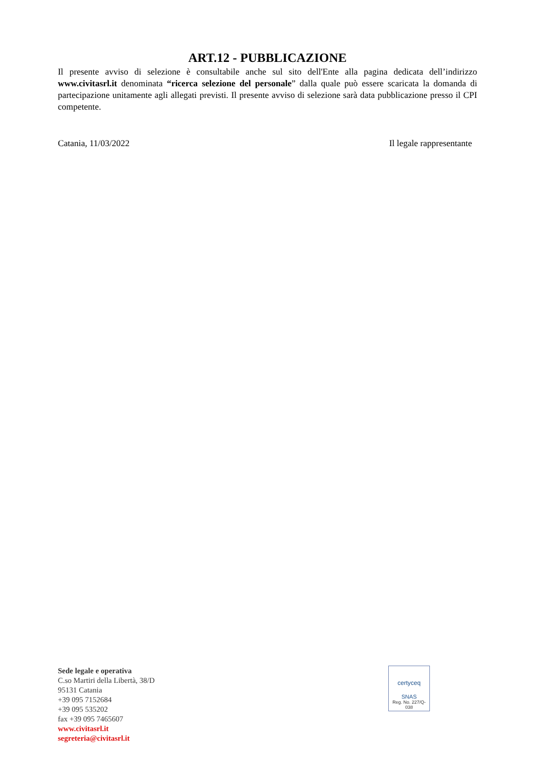ART.12 - PUBBLICAZIONE
Il presente avviso di selezione è consultabile anche sul sito dell'Ente alla pagina dedicata dell’indirizzo www.civitasrl.it denominata “ricerca selezione del personale” dalla quale può essere scaricata la domanda di partecipazione unitamente agli allegati previsti. Il presente avviso di selezione sarà data pubblicazione presso il CPI competente.
Catania, 11/03/2022 Il legale rappresentante
Sede legale e operativa
C.so Martiri della Libertà, 38/D
95131 Catania
+39 095 7152684
+39 095 535202
fax +39 095 7465607
www.civitasrl.it
segreteria@civitasrl.it
certyceq
SNAS
Reg. No. 227/Q-038